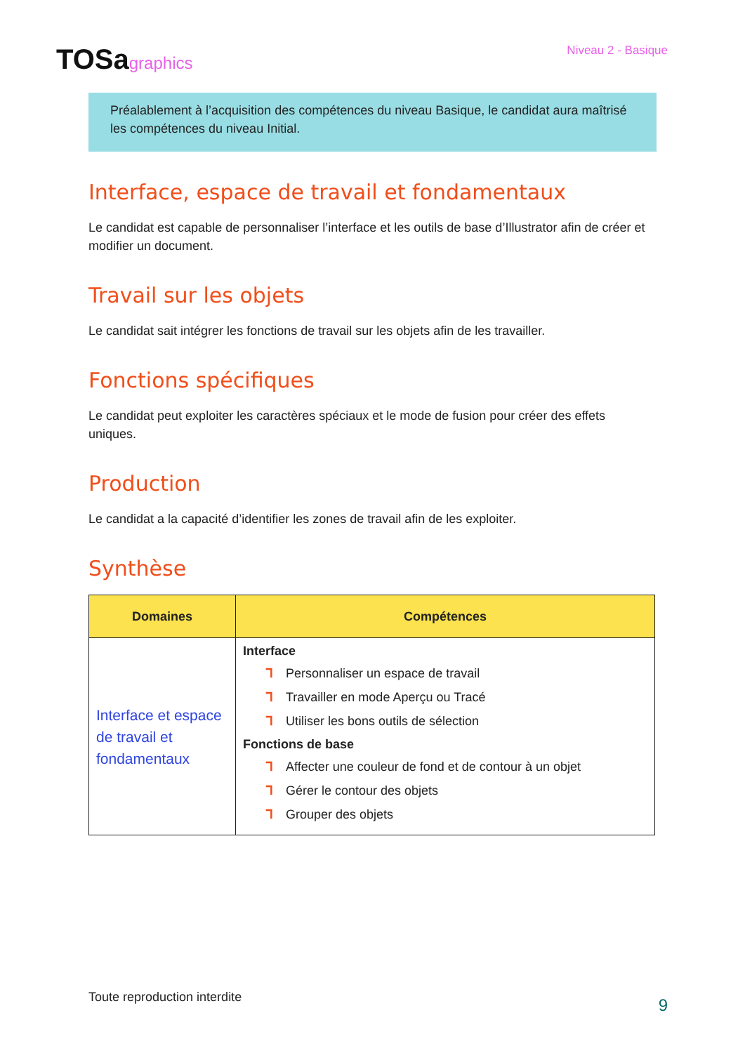TOSagraphics
Niveau 2 - Basique
Préalablement à l’acquisition des compétences du niveau Basique, le candidat aura maîtrisé les compétences du niveau Initial.
Interface, espace de travail et fondamentaux
Le candidat est capable de personnaliser l’interface et les outils de base d’Illustrator afin de créer et modifier un document.
Travail sur les objets
Le candidat sait intégrer les fonctions de travail sur les objets afin de les travailler.
Fonctions spécifiques
Le candidat peut exploiter les caractères spéciaux et le mode de fusion pour créer des effets uniques.
Production
Le candidat a la capacité d’identifier les zones de travail afin de les exploiter.
Synthèse
| Domaines | Compétences |
| --- | --- |
| Interface et espace de travail et fondamentaux | Interface ᒣ Personnaliser un espace de travail ᒣ Travailler en mode Aperçu ou Tracé ᒣ Utiliser les bons outils de sélection Fonctions de base ᒣ Affecter une couleur de fond et de contour à un objet ᒣ Gérer le contour des objets ᒣ Grouper des objets |
Toute reproduction interdite 9